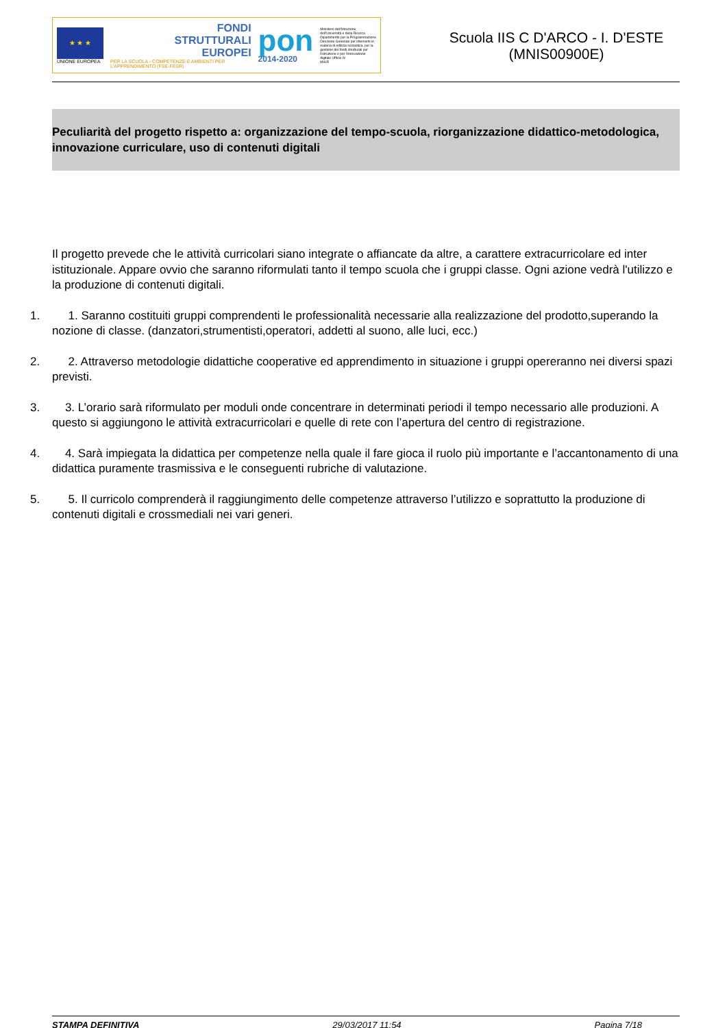★ ★ ★
UNIONE EUROPEA
FONDI
STRUTTURALI
EUROPEI
PER LA SCUOLA - COMPETENZE E AMBIENTI PER L'APPRENDIMENTO (FSE-FESR)
pon
2014-2020
Ministero dell'Istruzione, dell'Università e della Ricerca Dipartimento per la Programmazione Direzione Generale per interventi in materia di edilizia scolastica, per la gestione dei fondi strutturali per l'istruzione e per l'innovazione digitale Ufficio IV
MIUR
Scuola IIS C D'ARCO - I. D'ESTE
(MNIS00900E)
Peculiarità del progetto rispetto a: organizzazione del tempo-scuola, riorganizzazione didattico-metodologica, innovazione curriculare, uso di contenuti digitali
Il progetto prevede che le attività curricolari siano integrate o affiancate da altre, a carattere extracurricolare ed inter istituzionale. Appare ovvio che saranno riformulati tanto il tempo scuola che i gruppi classe. Ogni azione vedrà l'utilizzo e la produzione di contenuti digitali.
1. 1. Saranno costituiti gruppi comprendenti le professionalità necessarie alla realizzazione del prodotto,superando la nozione di classe. (danzatori,strumentisti,operatori, addetti al suono, alle luci, ecc.)
2. 2. Attraverso metodologie didattiche cooperative ed apprendimento in situazione i gruppi opereranno nei diversi spazi previsti.
3. 3. L’orario sarà riformulato per moduli onde concentrare in determinati periodi il tempo necessario alle produzioni. A questo si aggiungono le attività extracurricolari e quelle di rete con l’apertura del centro di registrazione.
4. 4. Sarà impiegata la didattica per competenze nella quale il fare gioca il ruolo più importante e l’accantonamento di una didattica puramente trasmissiva e le conseguenti rubriche di valutazione.
5. 5. Il curricolo comprenderà il raggiungimento delle competenze attraverso l’utilizzo e soprattutto la produzione di contenuti digitali e crossmediali nei vari generi.
STAMPA DEFINITIVA 29/03/2017 11:54 Pagina 7/18